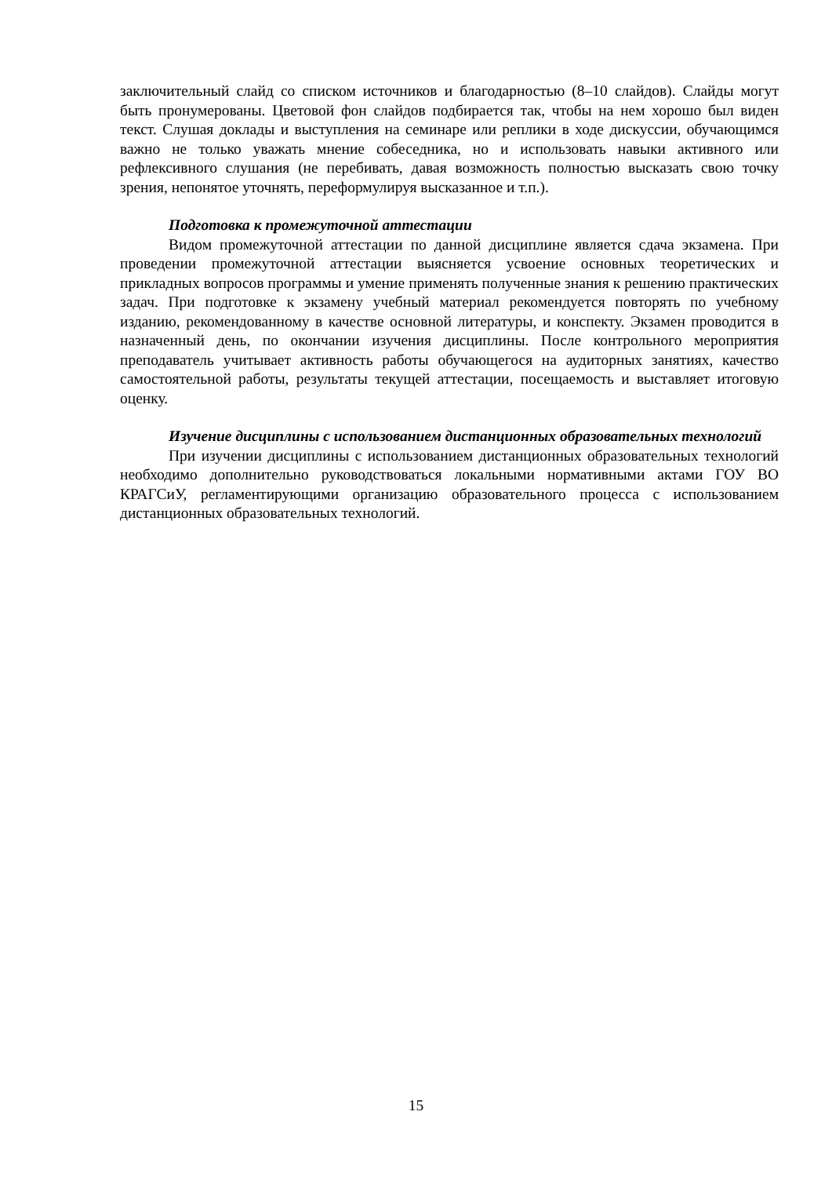заключительный слайд со списком источников и благодарностью (8–10 слайдов). Слайды могут быть пронумерованы. Цветовой фон слайдов подбирается так, чтобы на нем хорошо был виден текст. Слушая доклады и выступления на семинаре или реплики в ходе дискуссии, обучающимся важно не только уважать мнение собеседника, но и использовать навыки активного или рефлексивного слушания (не перебивать, давая возможность полностью высказать свою точку зрения, непонятое уточнять, переформулируя высказанное и т.п.).
Подготовка к промежуточной аттестации
Видом промежуточной аттестации по данной дисциплине является сдача экзамена. При проведении промежуточной аттестации выясняется усвоение основных теоретических и прикладных вопросов программы и умение применять полученные знания к решению практических задач. При подготовке к экзамену учебный материал рекомендуется повторять по учебному изданию, рекомендованному в качестве основной литературы, и конспекту. Экзамен проводится в назначенный день, по окончании изучения дисциплины. После контрольного мероприятия преподаватель учитывает активность работы обучающегося на аудиторных занятиях, качество самостоятельной работы, результаты текущей аттестации, посещаемость и выставляет итоговую оценку.
Изучение дисциплины с использованием дистанционных образовательных технологий
При изучении дисциплины с использованием дистанционных образовательных технологий необходимо дополнительно руководствоваться локальными нормативными актами ГОУ ВО КРАГСиУ, регламентирующими организацию образовательного процесса с использованием дистанционных образовательных технологий.
15